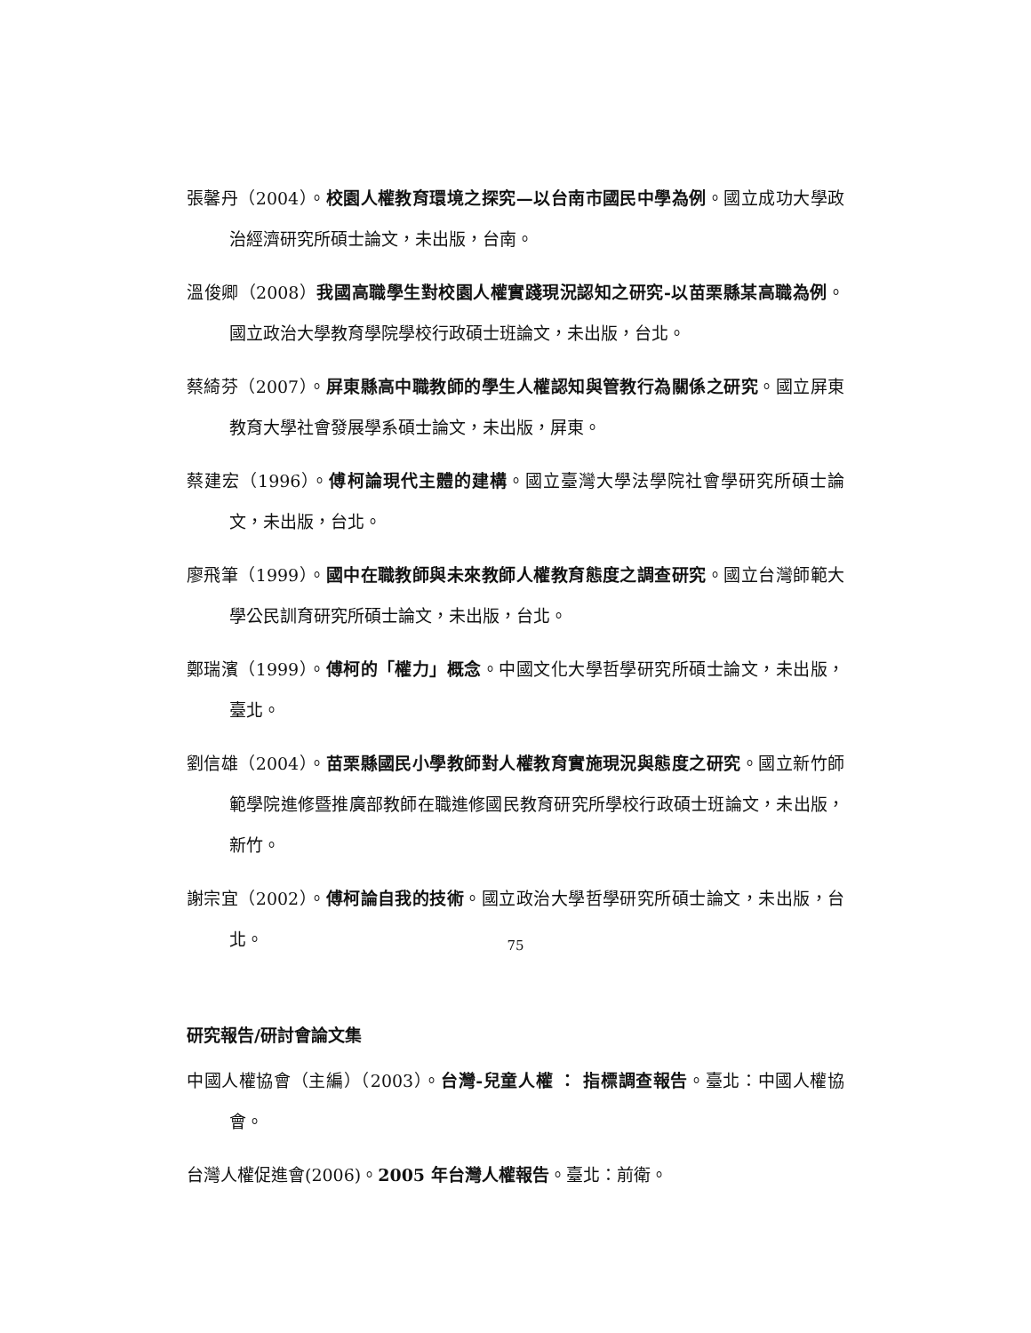張馨丹（2004）。校園人權教育環境之探究—以台南市國民中學為例。國立成功大學政治經濟研究所碩士論文，未出版，台南。
溫俊卿（2008）我國高職學生對校園人權實踐現況認知之研究-以苗栗縣某高職為例。國立政治大學教育學院學校行政碩士班論文，未出版，台北。
蔡綺芬（2007）。屏東縣高中職教師的學生人權認知與管教行為關係之研究。國立屏東教育大學社會發展學系碩士論文，未出版，屏東。
蔡建宏（1996）。傅柯論現代主體的建構。國立臺灣大學法學院社會學研究所碩士論文，未出版，台北。
廖飛筆（1999）。國中在職教師與未來教師人權教育態度之調查研究。國立台灣師範大學公民訓育研究所碩士論文，未出版，台北。
鄭瑞濱（1999）。傅柯的「權力」概念。中國文化大學哲學研究所碩士論文，未出版，臺北。
劉信雄（2004）。苗栗縣國民小學教師對人權教育實施現況與態度之研究。國立新竹師範學院進修暨推廣部教師在職進修國民教育研究所學校行政碩士班論文，未出版，新竹。
謝宗宜（2002）。傅柯論自我的技術。國立政治大學哲學研究所碩士論文，未出版，台北。
研究報告/研討會論文集
中國人權協會（主編）（2003）。台灣-兒童人權 ： 指標調查報告。臺北：中國人權協會。
台灣人權促進會(2006)。2005 年台灣人權報告。臺北：前衛。
75